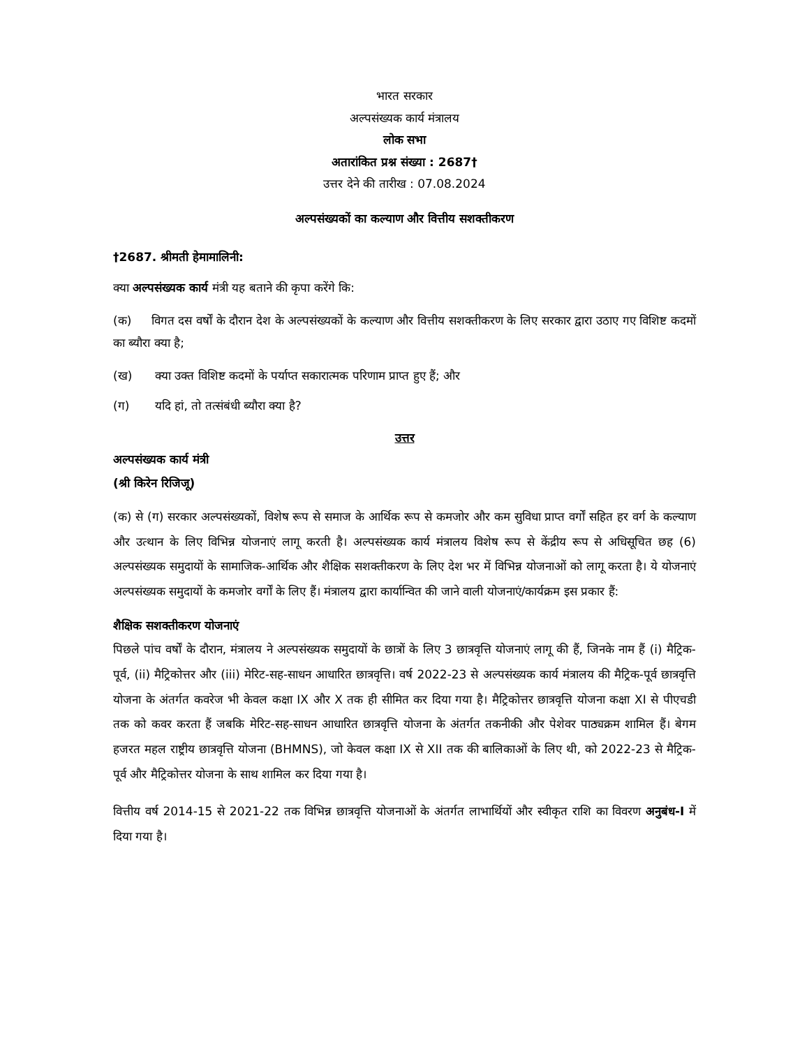भारत सरकार
अल्पसंख्यक कार्य मंत्रालय
लोक सभा
अतारांकित प्रश्न संख्या : 2687†
उत्तर देने की तारीख : 07.08.2024
अल्पसंख्यकों का कल्याण और वित्तीय सशक्तीकरण
†2687. श्रीमती हेमामालिनी:
क्या अल्पसंख्यक कार्य मंत्री यह बताने की कृपा करेंगे कि:
(क) विगत दस वर्षों के दौरान देश के अल्पसंख्यकों के कल्याण और वित्तीय सशक्तीकरण के लिए सरकार द्वारा उठाए गए विशिष्ट कदमों का ब्यौरा क्या है;
(ख) क्या उक्त विशिष्ट कदमों के पर्याप्त सकारात्मक परिणाम प्राप्त हुए हैं; और
(ग) यदि हां, तो तत्संबंधी ब्यौरा क्या है?
उत्तर
अल्पसंख्यक कार्य मंत्री
(श्री किरेन रिजिजू)
(क) से (ग) सरकार अल्पसंख्यकों, विशेष रूप से समाज के आर्थिक रूप से कमजोर और कम सुविधा प्राप्त वर्गों सहित हर वर्ग के कल्याण और उत्थान के लिए विभिन्न योजनाएं लागू करती है। अल्पसंख्यक कार्य मंत्रालय विशेष रूप से केंद्रीय रूप से अधिसूचित छह (6) अल्पसंख्यक समुदायों के सामाजिक-आर्थिक और शैक्षिक सशक्तीकरण के लिए देश भर में विभिन्न योजनाओं को लागू करता है। ये योजनाएं अल्पसंख्यक समुदायों के कमजोर वर्गों के लिए हैं। मंत्रालय द्वारा कार्यान्वित की जाने वाली योजनाएं/कार्यक्रम इस प्रकार हैं:
शैक्षिक सशक्तीकरण योजनाएं
पिछले पांच वर्षों के दौरान, मंत्रालय ने अल्पसंख्यक समुदायों के छात्रों के लिए 3 छात्रवृत्ति योजनाएं लागू की हैं, जिनके नाम हैं (i) मैट्रिक-पूर्व, (ii) मैट्रिकोत्तर और (iii) मेरिट-सह-साधन आधारित छात्रवृत्ति। वर्ष 2022-23 से अल्पसंख्यक कार्य मंत्रालय की मैट्रिक-पूर्व छात्रवृत्ति योजना के अंतर्गत कवरेज भी केवल कक्षा IX और X तक ही सीमित कर दिया गया है। मैट्रिकोत्तर छात्रवृत्ति योजना कक्षा XI से पीएचडी तक को कवर करता हैं जबकि मेरिट-सह-साधन आधारित छात्रवृत्ति योजना के अंतर्गत तकनीकी और पेशेवर पाठ्यक्रम शामिल हैं। बेगम हजरत महल राष्ट्रीय छात्रवृत्ति योजना (BHMNS), जो केवल कक्षा IX से XII तक की बालिकाओं के लिए थी, को 2022-23 से मैट्रिक-पूर्व और मैट्रिकोत्तर योजना के साथ शामिल कर दिया गया है।
वित्तीय वर्ष 2014-15 से 2021-22 तक विभिन्न छात्रवृत्ति योजनाओं के अंतर्गत लाभार्थियों और स्वीकृत राशि का विवरण अनुबंध-I में दिया गया है।